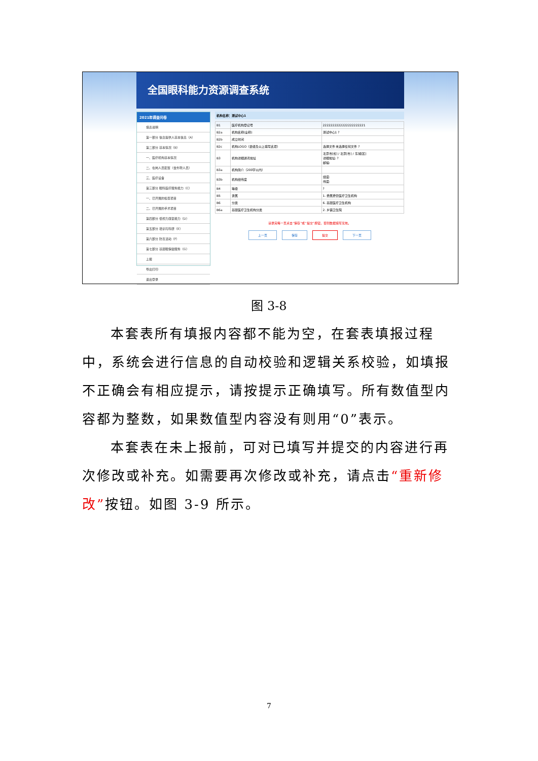全国眼科能力资源调查系统
2021年调查问卷
填表说明
第一部分 信息提供人基本信息（A）
第二部分 基本情况（B）
一、医疗机构基本情况
二、在岗人员配置（含外聘人员）
三、医疗设备
第三部分 眼科医疗服务能力（C）
一、已开展的检查项目
二、已开展的手术项目
第四部分 低视力康复能力（D）
第五部分 培训与科研（E）
第六部分 防盲活动（F）
第七部分 基层眼保健服务（G）
上报
导出打印
退出登录
机构名称：测试中心1
| B1 | 医疗机构登记号 | 2222222222222222222221 |
| B2a | 机构名称(全称) | 测试中心1 ? |
| B2b | 成立时间 | |
| B2c | 机构LOGO（县级及以上填写此项） | 选择文件 未选择任何文件 ? |
| B3 | 机构详细通讯地址 | 北京市[省] / 北京[市] / 东城[区] 详细地址: ? 邮编: |
| B3a | 机构简介（200字以内） | |
| B3b | 机构经纬度 | 经度: 纬度: |
| B4 | 等级 | ? |
| B5 | 隶属 | 1. 委属委管医疗卫生机构 |
| B6 | 分类 | 6. 基层医疗卫生机构 |
| B6a | 基层医疗卫生机构分类 | 2. 乡镇卫生院 |
请录完每一页点击“保存”或“提交”按钮，否则数据填写无效。
上一页 保存 提交 下一页
图 3-8
本套表所有填报内容都不能为空，在套表填报过程中，系统会进行信息的自动校验和逻辑关系校验，如填报不正确会有相应提示，请按提示正确填写。所有数值型内容都为整数，如果数值型内容没有则用“0”表示。
本套表在未上报前，可对已填写并提交的内容进行再次修改或补充。如需要再次修改或补充，请点击“重新修改”按钮。如图 3-9 所示。
7